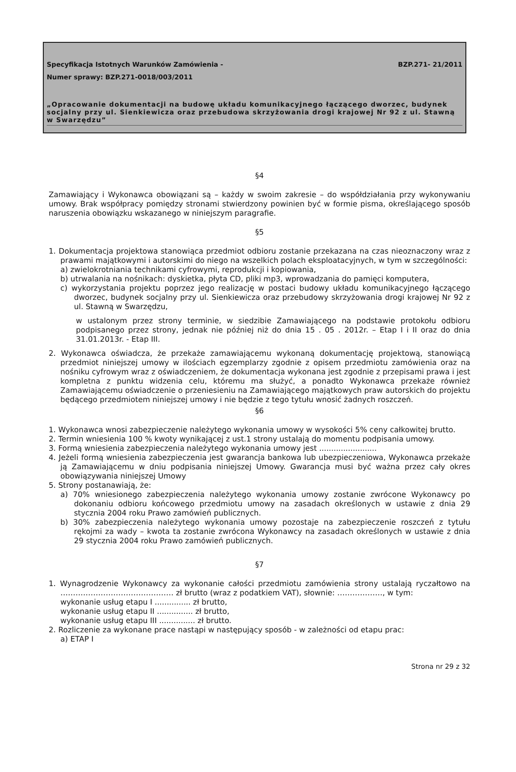Specyfikacja Istotnych Warunków Zamówienia - BZP.271- 21/2011
Numer sprawy: BZP.271-0018/003/2011
„Opracowanie dokumentacji na budowę układu komunikacyjnego łączącego dworzec, budynek socjalny przy ul. Sienkiewicza oraz przebudowa skrzyżowania drogi krajowej Nr 92 z ul. Stawną w Swarzędzu”
§4
Zamawiający i Wykonawca obowiązani są – każdy w swoim zakresie – do współdziałania przy wykonywaniu umowy. Brak współpracy pomiędzy stronami stwierdzony powinien być w formie pisma, określającego sposób naruszenia obowiązku wskazanego w niniejszym paragrafie.
§5
1. Dokumentacja projektowa stanowiąca przedmiot odbioru zostanie przekazana na czas nieoznaczony wraz z prawami majątkowymi i autorskimi do niego na wszelkich polach eksploatacyjnych, w tym w szczególności:
a) zwielokrotniania technikami cyfrowymi, reprodukcji i kopiowania,
b) utrwalania na nośnikach: dyskietka, płyta CD, pliki mp3, wprowadzania do pamięci komputera,
c) wykorzystania projektu poprzez jego realizację w postaci budowy układu komunikacyjnego łączącego dworzec, budynek socjalny przy ul. Sienkiewicza oraz przebudowy skrzyżowania drogi krajowej Nr 92 z ul. Stawną w Swarzędzu,
w ustalonym przez strony terminie, w siedzibie Zamawiającego na podstawie protokołu odbioru podpisanego przez strony, jednak nie później niż do dnia 15 . 05 . 2012r. – Etap I i II oraz do dnia 31.01.2013r. - Etap III.
2. Wykonawca oświadcza, że przekaże zamawiającemu wykonaną dokumentację projektową, stanowiącą przedmiot niniejszej umowy w ilościach egzemplarzy zgodnie z opisem przedmiotu zamówienia oraz na nośniku cyfrowym wraz z oświadczeniem, że dokumentacja wykonana jest zgodnie z przepisami prawa i jest kompletna z punktu widzenia celu, któremu ma służyć, a ponadto Wykonawca przekaże również Zamawiającemu oświadczenie o przeniesieniu na Zamawiającego majątkowych praw autorskich do projektu będącego przedmiotem niniejszej umowy i nie będzie z tego tytułu wnosić żadnych roszczeń.
§6
1. Wykonawca wnosi zabezpieczenie należytego wykonania umowy w wysokości 5% ceny całkowitej brutto.
2. Termin wniesienia 100 % kwoty wynikającej z ust.1 strony ustalają do momentu podpisania umowy.
3. Formą wniesienia zabezpieczenia należytego wykonania umowy jest ........................
4. Jeżeli formą wniesienia zabezpieczenia jest gwarancja bankowa lub ubezpieczeniowa, Wykonawca przekaże ją Zamawiającemu w dniu podpisania niniejszej Umowy. Gwarancja musi być ważna przez cały okres obowiązywania niniejszej Umowy
5. Strony postanawiają, że:
a) 70% wniesionego zabezpieczenia należytego wykonania umowy zostanie zwrócone Wykonawcy po dokonaniu odbioru końcowego przedmiotu umowy na zasadach określonych w ustawie z dnia 29 stycznia 2004 roku Prawo zamówień publicznych.
b) 30% zabezpieczenia należytego wykonania umowy pozostaje na zabezpieczenie roszczeń z tytułu rękojmi za wady – kwota ta zostanie zwrócona Wykonawcy na zasadach określonych w ustawie z dnia 29 stycznia 2004 roku Prawo zamówień publicznych.
§7
1. Wynagrodzenie Wykonawcy za wykonanie całości przedmiotu zamówienia strony ustalają ryczałtowo na ……………………………………… zł brutto (wraz z podatkiem VAT), słownie: ………………, w tym:
wykonanie usług etapu I ............... zł brutto,
wykonanie usług etapu II ............... zł brutto,
wykonanie usług etapu III ............... zł brutto.
2. Rozliczenie za wykonane prace nastąpi w następujący sposób - w zależności od etapu prac:
a) ETAP I
Strona nr 29 z 32